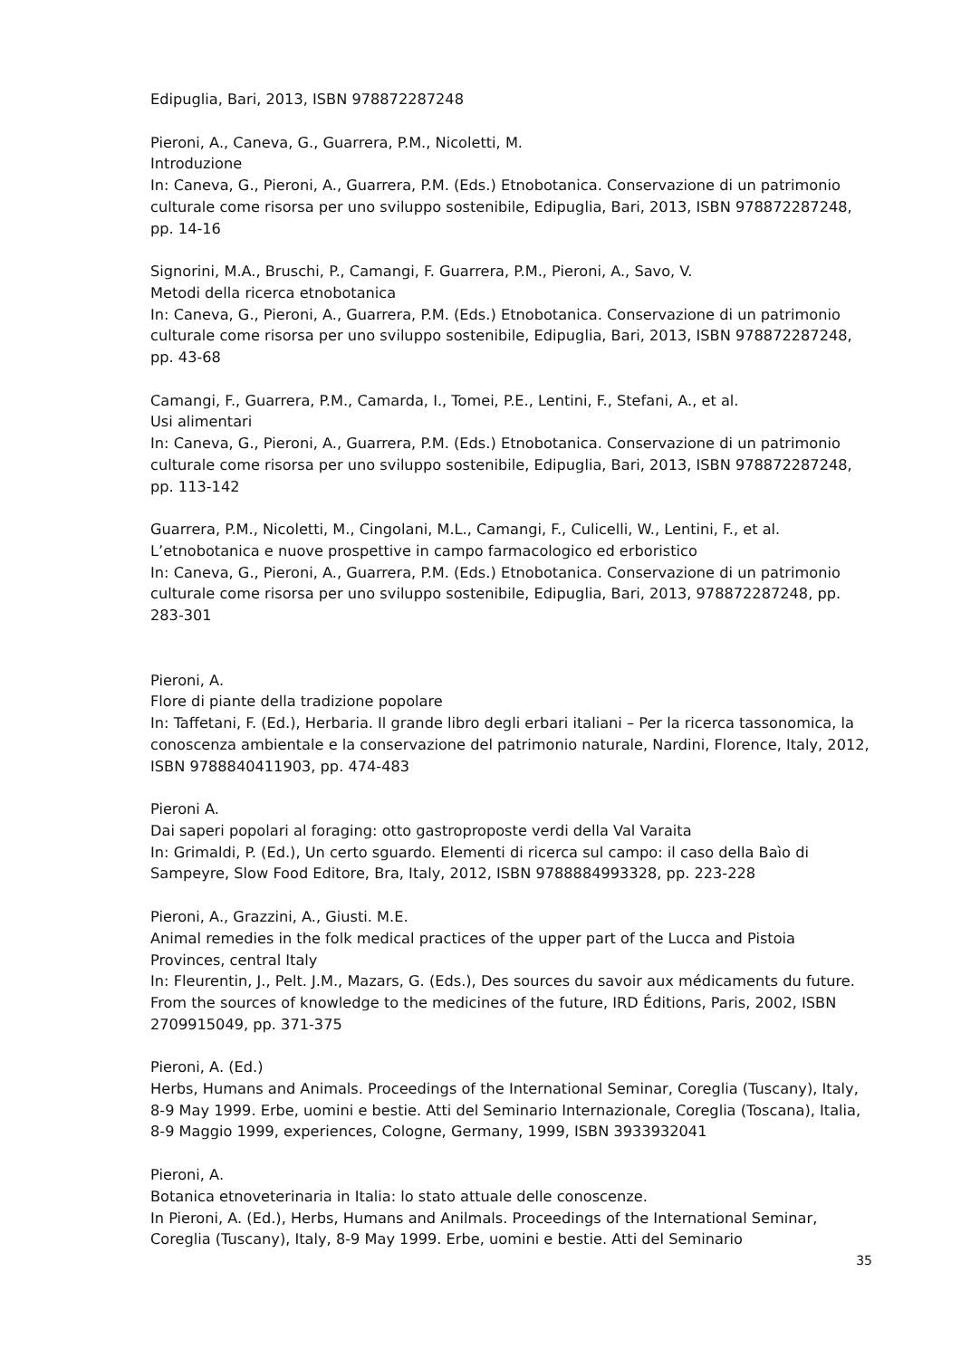Edipuglia, Bari, 2013, ISBN 978872287248
Pieroni, A., Caneva, G., Guarrera, P.M., Nicoletti, M.
Introduzione
In: Caneva, G., Pieroni, A., Guarrera, P.M. (Eds.) Etnobotanica. Conservazione di un patrimonio culturale come risorsa per uno sviluppo sostenibile, Edipuglia, Bari, 2013, ISBN 978872287248, pp. 14-16
Signorini, M.A., Bruschi, P., Camangi, F. Guarrera, P.M., Pieroni, A., Savo, V.
Metodi della ricerca etnobotanica
In: Caneva, G., Pieroni, A., Guarrera, P.M. (Eds.) Etnobotanica. Conservazione di un patrimonio culturale come risorsa per uno sviluppo sostenibile, Edipuglia, Bari, 2013, ISBN 978872287248, pp. 43-68
Camangi, F., Guarrera, P.M., Camarda, I., Tomei, P.E., Lentini, F., Stefani, A., et al.
Usi alimentari
In: Caneva, G., Pieroni, A., Guarrera, P.M. (Eds.) Etnobotanica. Conservazione di un patrimonio culturale come risorsa per uno sviluppo sostenibile, Edipuglia, Bari, 2013, ISBN 978872287248, pp. 113-142
Guarrera, P.M., Nicoletti, M., Cingolani, M.L., Camangi, F., Culicelli, W., Lentini, F., et al.
L’etnobotanica e nuove prospettive in campo farmacologico ed erboristico
In: Caneva, G., Pieroni, A., Guarrera, P.M. (Eds.) Etnobotanica. Conservazione di un patrimonio culturale come risorsa per uno sviluppo sostenibile, Edipuglia, Bari, 2013, 978872287248, pp. 283-301
Pieroni, A.
Flore di piante della tradizione popolare
In: Taffetani, F. (Ed.), Herbaria. Il grande libro degli erbari italiani – Per la ricerca tassonomica, la conoscenza ambientale e la conservazione del patrimonio naturale, Nardini, Florence, Italy, 2012, ISBN 9788840411903, pp. 474-483
Pieroni A.
Dai saperi popolari al foraging: otto gastroproposte verdi della Val Varaita
In: Grimaldi, P. (Ed.), Un certo sguardo. Elementi di ricerca sul campo: il caso della Baìo di Sampeyre, Slow Food Editore, Bra, Italy, 2012, ISBN 9788884993328, pp. 223-228
Pieroni, A., Grazzini, A., Giusti. M.E.
Animal remedies in the folk medical practices of the upper part of the Lucca and Pistoia Provinces, central Italy
In: Fleurentin, J., Pelt. J.M., Mazars, G. (Eds.), Des sources du savoir aux médicaments du future. From the sources of knowledge to the medicines of the future, IRD Éditions, Paris, 2002, ISBN 2709915049, pp. 371-375
Pieroni, A. (Ed.)
Herbs, Humans and Animals. Proceedings of the International Seminar, Coreglia (Tuscany), Italy, 8-9 May 1999. Erbe, uomini e bestie. Atti del Seminario Internazionale, Coreglia (Toscana), Italia, 8-9 Maggio 1999, experiences, Cologne, Germany, 1999, ISBN 3933932041
Pieroni, A.
Botanica etnoveterinaria in Italia: lo stato attuale delle conoscenze.
In Pieroni, A. (Ed.), Herbs, Humans and Anilmals. Proceedings of the International Seminar, Coreglia (Tuscany), Italy, 8-9 May 1999. Erbe, uomini e bestie. Atti del Seminario
35